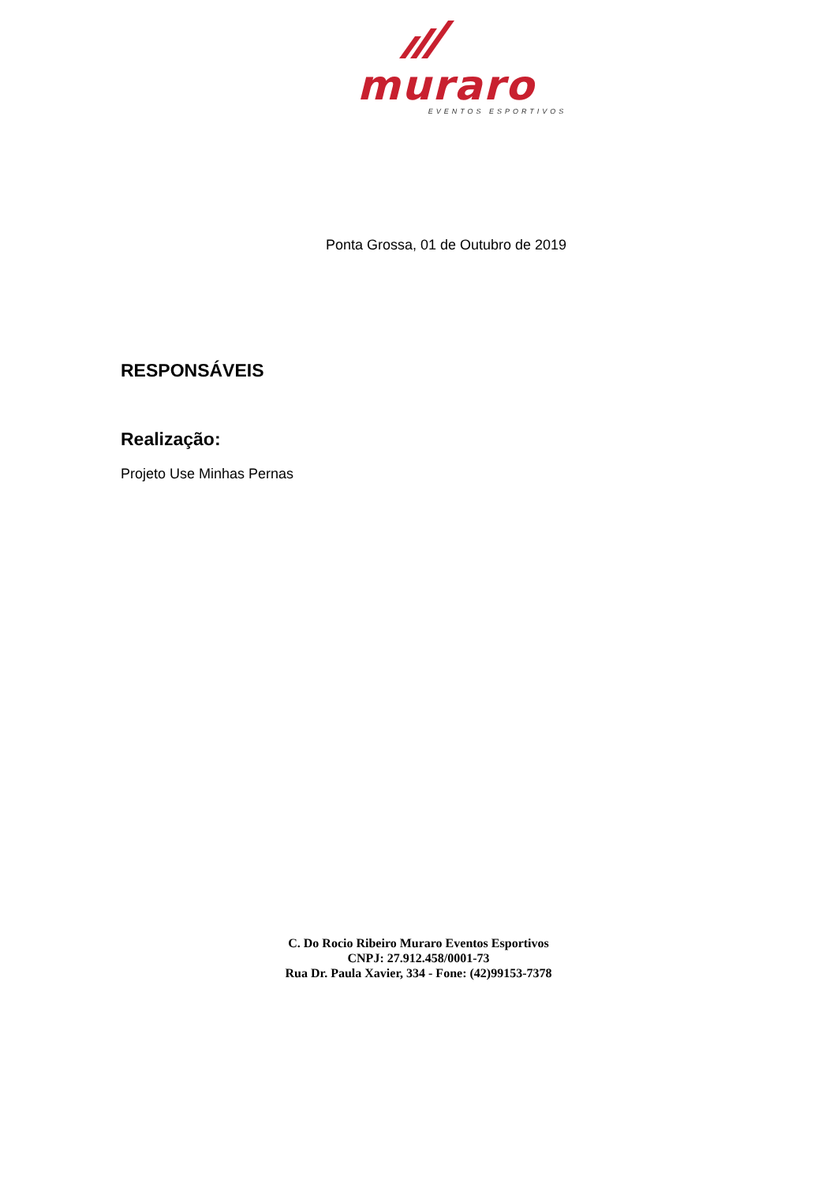muraro
EVENTOS ESPORTIVOS
Ponta Grossa, 01 de Outubro de 2019
RESPONSÁVEIS
Realização:
Projeto Use Minhas Pernas
C. Do Rocio Ribeiro Muraro Eventos Esportivos
CNPJ: 27.912.458/0001-73
Rua Dr. Paula Xavier, 334 - Fone: (42)99153-7378